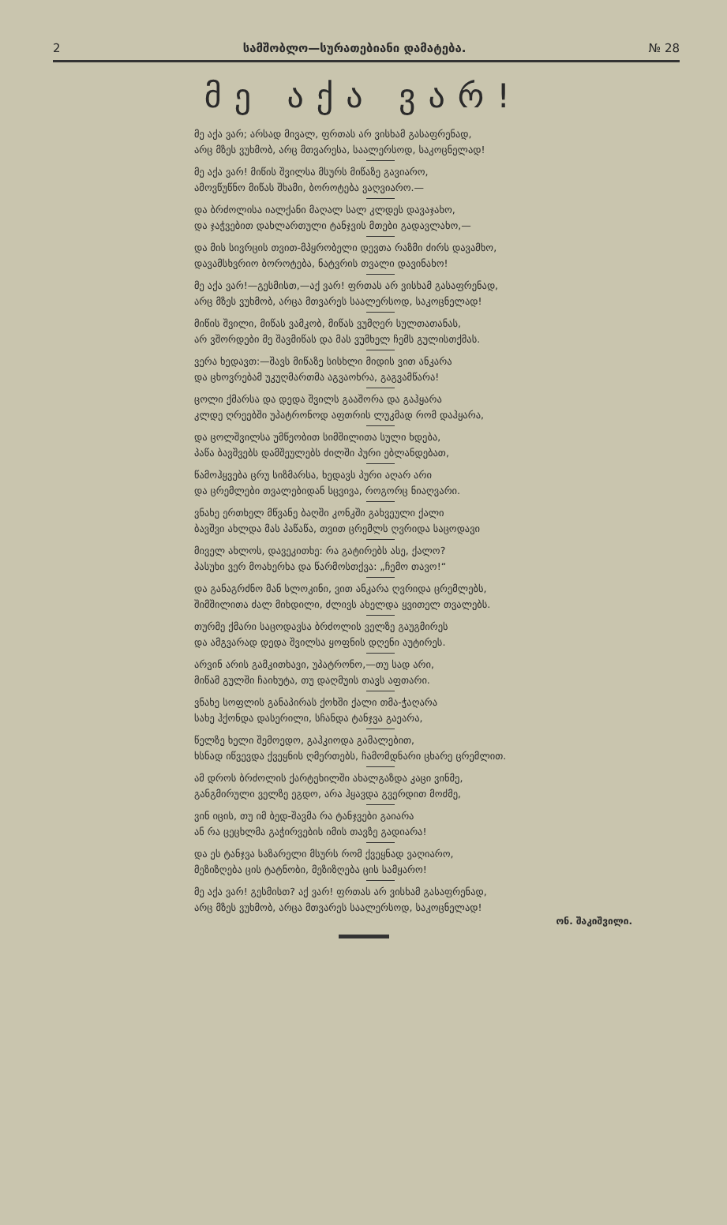2 სამშობლო—სურათებიანი დამატება. № 28
მე აქა ვარ!
მე აქა ვარ; არსად მივალ, ფრთას არ ვისხამ გასაფრენად,
არც მზეს ვუხმობ, არც მთვარესა, საალერსოდ, საკოცნელად!
მე აქა ვარ! მიწის შვილსა მსურს მიწაზე გავიარო,
ამოვწუწნო მიწას შხამი, ბოროტება ვაღვიარო.—
და ბრძოლისა იალქანი მაღალ სალ კლდეს დავაჯახო,
და ჯაჭვებით დახლართული ტანჯვის მთები გადავლახო,—
და მის სივრცის თვით-მპყრობელი დევთა რაზმი ძირს დავამხო,
დავამსხვრიო ბოროტება, ნატვრის თვალი დავინახო!
მე აქა ვარ!—გესმისთ,—აქ ვარ! ფრთას არ ვისხამ გასაფრენად,
არც მზეს ვუხმობ, არცა მთვარეს საალერსოდ, საკოცნელად!
მიწის შვილი, მიწას ვამკობ, მიწას ვუმღერ სულთათანას,
არ ვშორდები მე შავმიწას და მას ვუმხელ ჩემს გულისთქმას.
ვერა ხედავთ:—შავს მიწაზე სისხლი მიდის ვით ანკარა
და ცხოვრებამ უკუღმართმა აგვაოხრა, გაგვამწარა!
ცოლი ქმარსა და დედა შვილს გააშორა და გაჰყარა
კლდე ღრეებში უპატრონოდ აფთრის ლუკმად რომ დაჰყარა,
და ცოლშვილსა უმწეობით სიმშილითა სული ხდება,
პაწა ბავშვებს დამშეულებს ძილში პური ებლანდებათ,
წამოჰყვება ცრუ სიზმარსა, ხედავს პური აღარ არი
და ცრემლები თვალებიდან სცვივა, როგორც ნიაღვარი.
ვნახე ერთხელ მწვანე ბაღში კონკში გახვეული ქალი
ბავშვი ახლდა მას პაწაწა, თვით ცრემლს ღვრიდა საცოდავი
მიველ ახლოს, დავეკითხე: რა გატირებს ასე, ქალო?
პასუხი ვერ მოახერხა და წარმოსთქვა: „ჩემო თავო!“
და განაგრძნო მან სლოკინი, ვით ანკარა ღვრიდა ცრემლებს,
შიმშილითა ძალ მიხდილი, ძლივს ახელდა ყვითელ თვალებს.
თურმე ქმარი საცოდავსა ბრძოლის ველზე გაუგმირეს
და ამგვარად დედა შვილსა ყოფნის დღენი აუტირეს.
არვინ არის გამკითხავი, უპატრონო,—თუ სად არი,
მიწამ გულში ჩაიხუტა, თუ დაღმუის თავს აფთარი.
ვნახე სოფლის განაპირას ქოხში ქალი თმა-ჭაღარა
სახე ჰქონდა დასერილი, სჩანდა ტანჯვა გაეარა,
წელზე ხელი შემოედო, გაჰკიოდა გამალებით,
ხსნად იწვევდა ქვეყნის ღმერთებს, ჩამომდნარი ცხარე ცრემლით.
ამ დროს ბრძოლის ქარტეხილში ახალგაზდა კაცი ვინმე,
განგმირული ველზე ეგდო, არა ჰყავდა გვერდით მოძმე,
ვინ იცის, თუ იმ ბედ-შავმა რა ტანჯვები გაიარა
ან რა ცეცხლმა გაჭირვების იმის თავზე გადიარა!
და ეს ტანჯვა საზარელი მსურს რომ ქვეყნად ვაღიარო,
მეზიზღება ცის ტატნობი, მეზიზღება ცის სამყარო!
მე აქა ვარ! გესმისთ? აქ ვარ! ფრთას არ ვისხამ გასაფრენად,
არც მზეს ვუხმობ, არცა მთვარეს საალერსოდ, საკოცნელად!
ონ. შაკიშვილი.